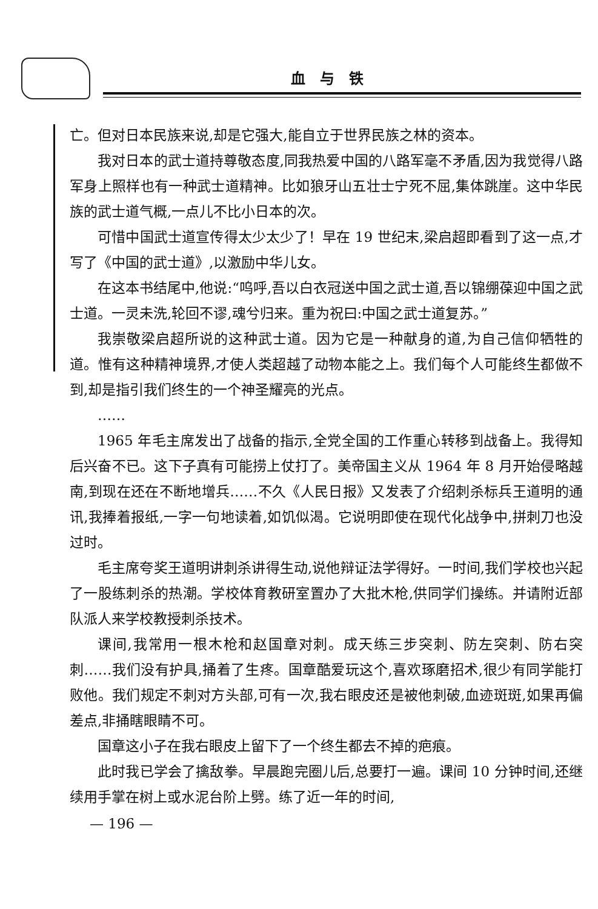血与铁
亡。但对日本民族来说,却是它强大,能自立于世界民族之林的资本。
我对日本的武士道持尊敬态度,同我热爱中国的八路军毫不矛盾,因为我觉得八路军身上照样也有一种武士道精神。比如狼牙山五壮士宁死不屈,集体跳崖。这中华民族的武士道气概,一点儿不比小日本的次。
可惜中国武士道宣传得太少太少了！早在 19 世纪末,梁启超即看到了这一点,才写了《中国的武士道》,以激励中华儿女。
在这本书结尾中,他说:“呜呼,吾以白衣冠送中国之武士道,吾以锦绷葆迎中国之武士道。一灵未洗,轮回不谬,魂兮归来。重为祝曰:中国之武士道复苏。”
我崇敬梁启超所说的这种武士道。因为它是一种献身的道,为自己信仰牺牲的道。惟有这种精神境界,才使人类超越了动物本能之上。我们每个人可能终生都做不到,却是指引我们终生的一个神圣耀亮的光点。
……
1965 年毛主席发出了战备的指示,全党全国的工作重心转移到战备上。我得知后兴奋不已。这下子真有可能捞上仗打了。美帝国主义从 1964 年 8 月开始侵略越南,到现在还在不断地增兵……不久《人民日报》又发表了介绍刺杀标兵王道明的通讯,我捧着报纸,一字一句地读着,如饥似渴。它说明即使在现代化战争中,拼刺刀也没过时。
毛主席夸奖王道明讲刺杀讲得生动,说他辩证法学得好。一时间,我们学校也兴起了一股练刺杀的热潮。学校体育教研室置办了大批木枪,供同学们操练。并请附近部队派人来学校教授刺杀技术。
课间,我常用一根木枪和赵国章对刺。成天练三步突刺、防左突刺、防右突刺……我们没有护具,捅着了生疼。国章酷爱玩这个,喜欢琢磨招术,很少有同学能打败他。我们规定不刺对方头部,可有一次,我右眼皮还是被他刺破,血迹斑斑,如果再偏差点,非捅瞎眼睛不可。
国章这小子在我右眼皮上留下了一个终生都去不掉的疤痕。
此时我已学会了擒敌拳。早晨跑完圈儿后,总要打一遍。课间 10 分钟时间,还继续用手掌在树上或水泥台阶上劈。练了近一年的时间,
— 196 —